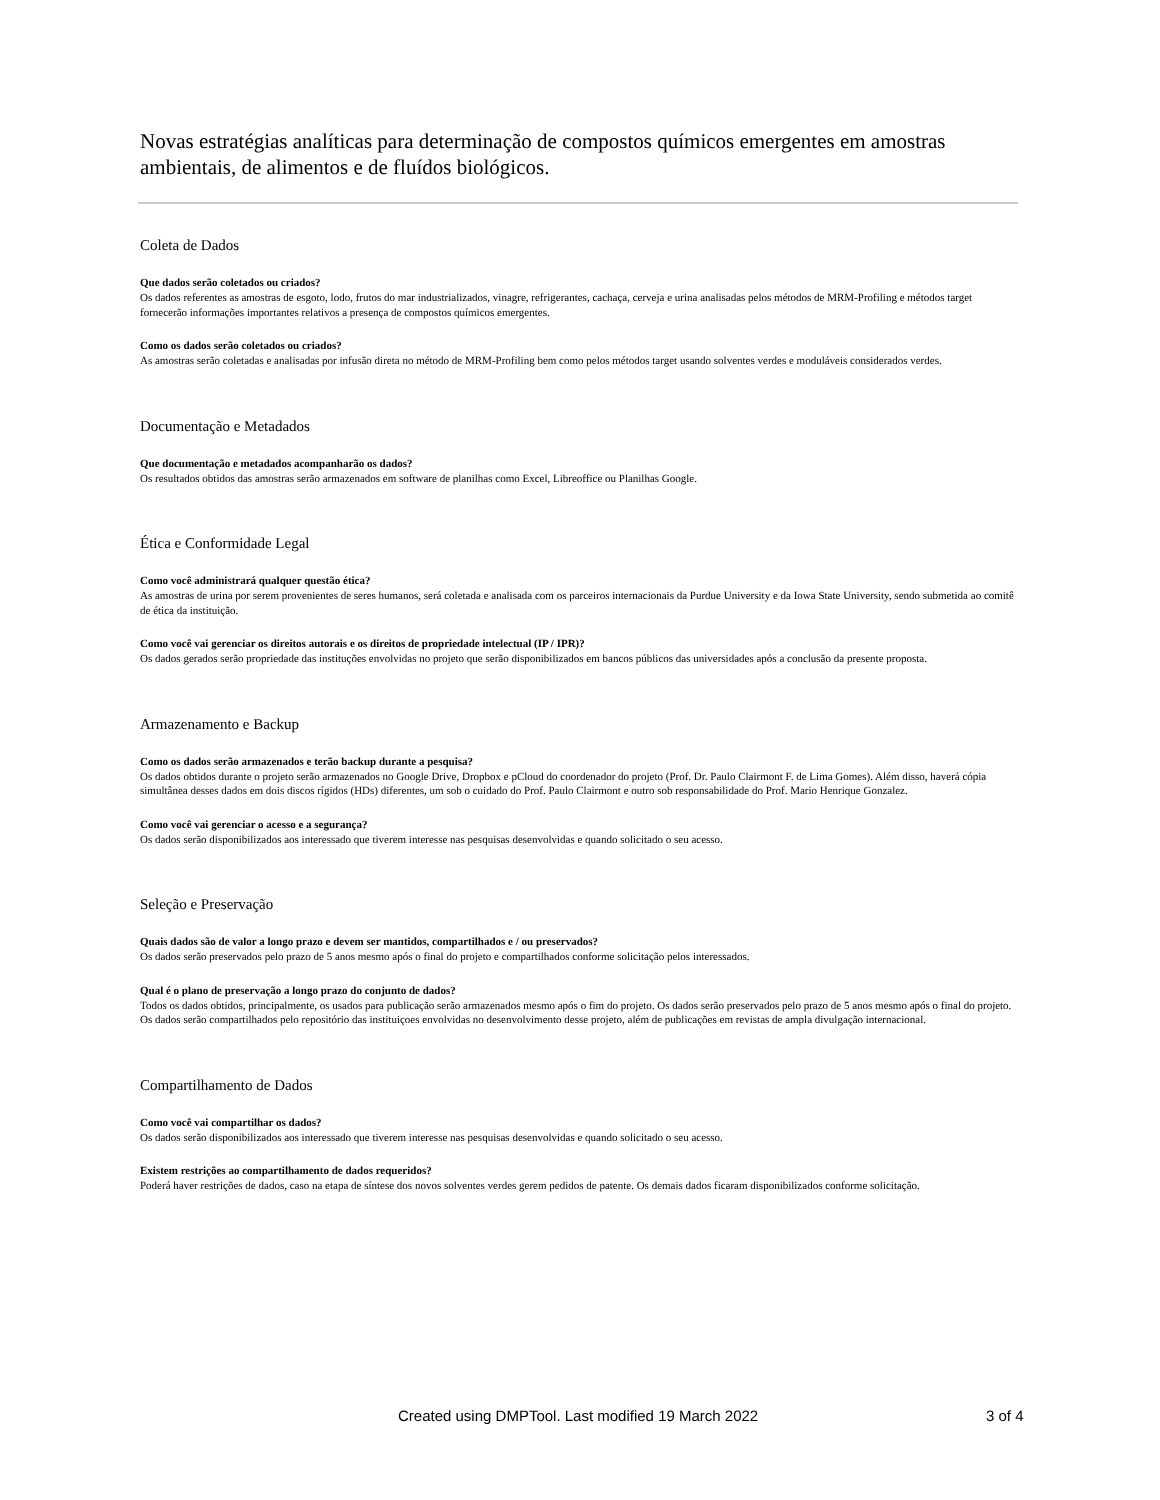Novas estratégias analíticas para determinação de compostos químicos emergentes em amostras ambientais, de alimentos e de fluídos biológicos.
Coleta de Dados
Que dados serão coletados ou criados?
Os dados referentes as amostras de esgoto, lodo, frutos do mar industrializados, vinagre, refrigerantes, cachaça, cerveja e urina analisadas pelos métodos de MRM-Profiling e métodos target fornecerão informações importantes relativos a presença de compostos químicos emergentes.
Como os dados serão coletados ou criados?
As amostras serão coletadas e analisadas por infusão direta no método de MRM-Profiling bem como pelos métodos target usando solventes verdes e moduláveis considerados verdes.
Documentação e Metadados
Que documentação e metadados acompanharão os dados?
Os resultados obtidos das amostras serão armazenados em software de planilhas como Excel, Libreoffice ou Planilhas Google.
Ética e Conformidade Legal
Como você administrará qualquer questão ética?
As amostras de urina por serem provenientes de seres humanos, será coletada e analisada com os parceiros internacionais da Purdue University e da Iowa State University, sendo submetida ao comitê de ética da instituição.
Como você vai gerenciar os direitos autorais e os direitos de propriedade intelectual (IP / IPR)?
Os dados gerados serão propriedade das instituções envolvidas no projeto que serão disponibilizados em bancos públicos das universidades após a conclusão da presente proposta.
Armazenamento e Backup
Como os dados serão armazenados e terão backup durante a pesquisa?
Os dados obtidos durante o projeto serão armazenados no Google Drive, Dropbox e pCloud do coordenador do projeto (Prof. Dr. Paulo Clairmont F. de Lima Gomes). Além disso, haverá cópia simultânea desses dados em dois discos rígidos (HDs) diferentes, um sob o cuidado do Prof. Paulo Clairmont e outro sob responsabilidade do Prof. Mario Henrique Gonzalez.
Como você vai gerenciar o acesso e a segurança?
Os dados serão disponibilizados aos interessado que tiverem interesse nas pesquisas desenvolvidas e quando solicitado o seu acesso.
Seleção e Preservação
Quais dados são de valor a longo prazo e devem ser mantidos, compartilhados e / ou preservados?
Os dados serão preservados pelo prazo de 5 anos mesmo após o final do projeto e compartilhados conforme solicitação pelos interessados.
Qual é o plano de preservação a longo prazo do conjunto de dados?
Todos os dados obtidos, principalmente, os usados para publicação serão armazenados mesmo após o fim do projeto. Os dados serão preservados pelo prazo de 5 anos mesmo após o final do projeto. Os dados serão compartilhados pelo repositório das instituiçoes envolvidas no desenvolvimento desse projeto, além de publicações em revistas de ampla divulgação internacional.
Compartilhamento de Dados
Como você vai compartilhar os dados?
Os dados serão disponibilizados aos interessado que tiverem interesse nas pesquisas desenvolvidas e quando solicitado o seu acesso.
Existem restrições ao compartilhamento de dados requeridos?
Poderá haver restrições de dados, caso na etapa de síntese dos novos solventes verdes gerem pedidos de patente. Os demais dados ficaram disponibilizados conforme solicitação.
Created using DMPTool. Last modified 19 March 2022 3 of 4